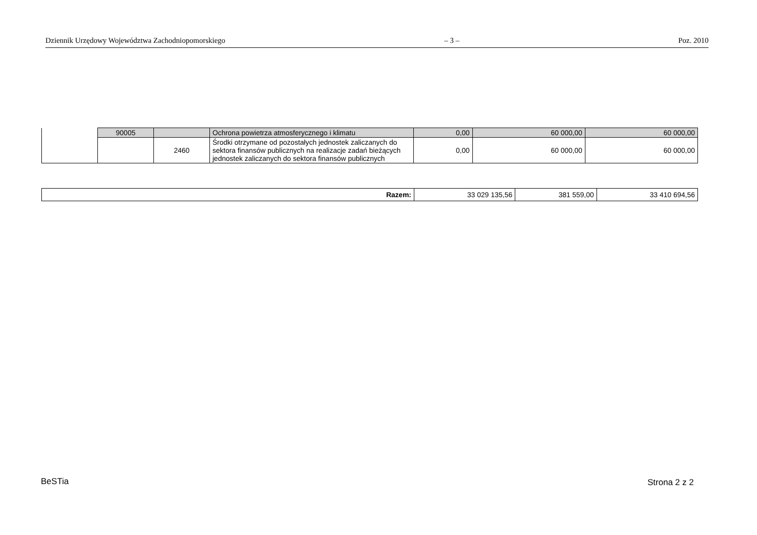Dziennik Urzędowy Województwa Zachodniopomorskiego – 3 – Poz. 2010
| | 90005 | | Ochrona powietrza atmosferycznego i klimatu | 0,00 | 60 000,00 | 60 000,00 |
| | | 2460 | Środki otrzymane od pozostałych jednostek zaliczanych do sektora finansów publicznych na realizacje zadań bieżących jednostek zaliczanych do sektora finansów publicznych | 0,00 | 60 000,00 | 60 000,00 |
| Razem: | 33 029 135,56 | 381 559,00 | 33 410 694,56 |
BeSTia Strona 2 z 2